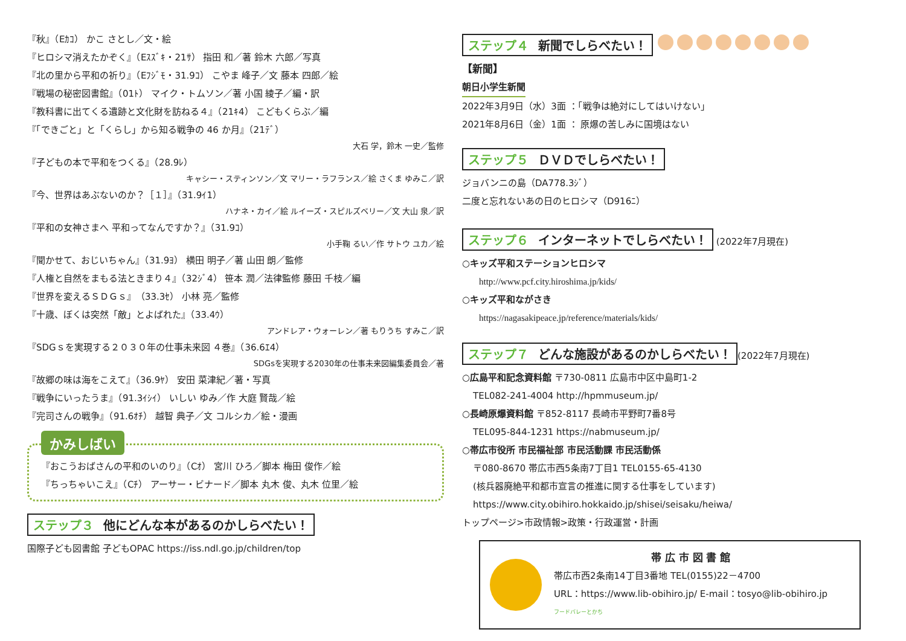『秋』（Eｶｺ） かこ さとし／文・絵
『ヒロシマ消えたかぞく』（Eｽｽﾞｷ・21ｻ） 指田 和／著 鈴木 六郎／写真
『北の里から平和の祈り』（Eﾌｼﾞﾓ・31.9ｺ） こやま 峰子／文 藤本 四郎／絵
『戦場の秘密図書館』（01ﾄ） マイク・トムソン／著 小国 綾子／編・訳
『教科書に出てくる遺跡と文化財を訪ねる４』（21ｷ4） こどもくらぶ／編
『「できごと」と「くらし」から知る戦争の 46 か月』（21ﾃﾞ）
大石 学，鈴木 一史／監修
『子どもの本で平和をつくる』（28.9ﾚ）
キャシー・スティンソン／文 マリー・ラフランス／絵 さくま ゆみこ／訳
『今、世界はあぶないのか？［１］』（31.9ｲ1）
ハナネ・カイ／絵 ルイーズ・スピルズベリー／文 大山 泉／訳
『平和の女神さまへ 平和ってなんですか？』（31.9ｺ）
小手鞠 るい／作 サトウ ユカ／絵
『聞かせて、おじいちゃん』（31.9ﾖ） 横田 明子／著 山田 朗／監修
『人権と自然をまもる法ときまり４』（32ｼﾞ4） 笹本 潤／法律監修 藤田 千枝／編
『世界を変えるＳＤＧｓ』（33.3ｾ） 小林 亮／監修
『十歳、ぼくは突然「敵」とよばれた』（33.4ｳ）
アンドレア・ウォーレン／著 もりうち すみこ／訳
『SDGｓを実現する２０３０年の仕事未来図 ４巻』（36.6ｴ4）
SDGsを実現する2030年の仕事未来図編集委員会／著
『故郷の味は海をこえて』（36.9ﾔ） 安田 菜津紀／著・写真
『戦争にいったうま』（91.3ｲｼｲ） いしい ゆみ／作 大庭 賢哉／絵
『完司さんの戦争』（91.6ｵﾁ） 越智 典子／文 コルシカ／絵・漫画
かみしばい
『おこうおばさんの平和のいのり』（Cｵ） 宮川 ひろ／脚本 梅田 俊作／絵
『ちっちゃいこえ』（Cﾁ） アーサー・ビナード／脚本 丸木 俊、丸木 位里／絵
ステップ３ 他にどんな本があるのかしらべたい！
国際子ども図書館 子どもOPAC https://iss.ndl.go.jp/children/top
ステップ４ 新聞でしらべたい！
【新聞】
朝日小学生新聞
2022年3月9日（水）3面 ：「戦争は絶対にしてはいけない」
2021年8月6日（金）1面 ： 原爆の苦しみに国境はない
ステップ５ ＤＶＤでしらべたい！
ジョバンニの島（DA778.3ｼﾞ）
二度と忘れないあの日のヒロシマ（D916ﾆ）
ステップ６ インターネットでしらべたい！ (2022年7月現在)
○キッズ平和ステーションヒロシマ
http://www.pcf.city.hiroshima.jp/kids/
○キッズ平和ながさき
https://nagasakipeace.jp/reference/materials/kids/
ステップ７ どんな施設があるのかしらべたい！ (2022年7月現在)
○広島平和記念資料館 〒730-0811 広島市中区中島町1-2
TEL082-241-4004 http://hpmmuseum.jp/
○長崎原爆資料館 〒852-8117 長崎市平野町7番8号
TEL095-844-1231 https://nabmuseum.jp/
○帯広市役所 市民福祉部 市民活動課 市民活動係
〒080-8670 帯広市西5条南7丁目1 TEL0155-65-4130
(核兵器廃絶平和都市宣言の推進に関する仕事をしています)
https://www.city.obihiro.hokkaido.jp/shisei/seisaku/heiwa/
トップページ>市政情報>政策・行政運営・計画
帯 広 市 図 書 館
帯広市西2条南14丁目3番地 TEL(0155)22－4700
URL：https://www.lib-obihiro.jp/ E-mail：tosyo@lib-obihiro.jp
フードバレーとかち